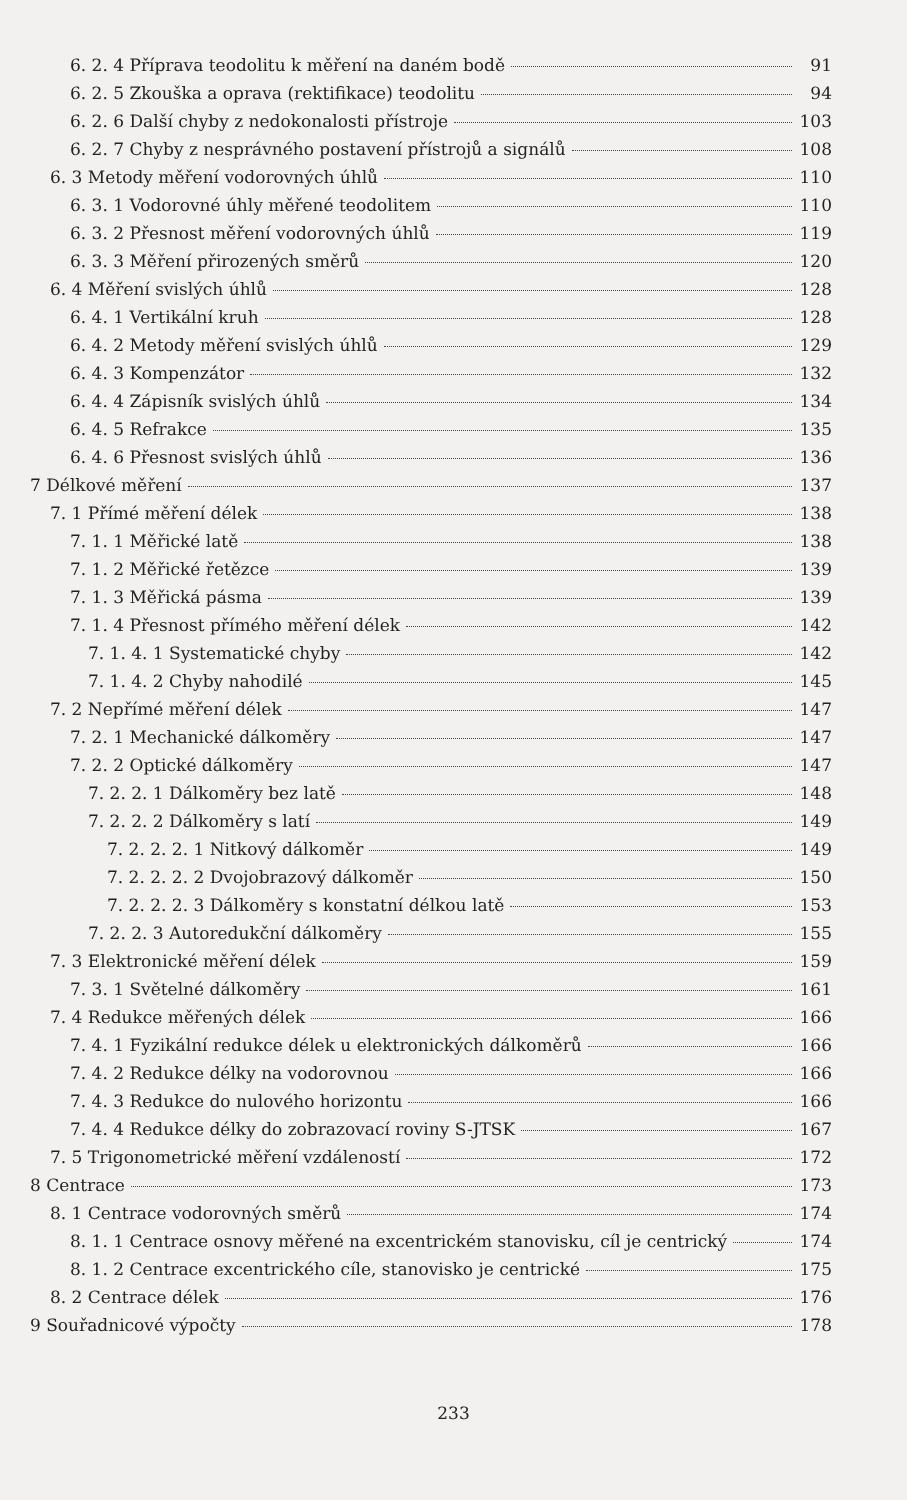6. 2. 4 Příprava teodolitu k měření na daném bodě 91
6. 2. 5 Zkouška a oprava (rektifikace) teodolitu 94
6. 2. 6 Další chyby z nedokonalosti přístroje 103
6. 2. 7 Chyby z nesprávného postavení přístrojů a signálů 108
6. 3 Metody měření vodorovných úhlů 110
6. 3. 1 Vodorovné úhly měřené teodolitem 110
6. 3. 2 Přesnost měření vodorovných úhlů 119
6. 3. 3 Měření přirozených směrů 120
6. 4 Měření svislých úhlů 128
6. 4. 1 Vertikální kruh 128
6. 4. 2 Metody měření svislých úhlů 129
6. 4. 3 Kompenzátor 132
6. 4. 4 Zápisník svislých úhlů 134
6. 4. 5 Refrakce 135
6. 4. 6 Přesnost svislých úhlů 136
7 Délkové měření 137
7. 1 Přímé měření délek 138
7. 1. 1 Měřické latě 138
7. 1. 2 Měřické řetězce 139
7. 1. 3 Měřická pásma 139
7. 1. 4 Přesnost přímého měření délek 142
7. 1. 4. 1 Systematické chyby 142
7. 1. 4. 2 Chyby nahodilé 145
7. 2 Nepřímé měření délek 147
7. 2. 1 Mechanické dálkoměry 147
7. 2. 2 Optické dálkoměry 147
7. 2. 2. 1 Dálkoměry bez latě 148
7. 2. 2. 2 Dálkoměry s latí 149
7. 2. 2. 2. 1 Nitkový dálkoměr 149
7. 2. 2. 2. 2 Dvojobrazový dálkoměr 150
7. 2. 2. 2. 3 Dálkoměry s konstatní délkou latě 153
7. 2. 2. 3 Autoredukční dálkoměry 155
7. 3 Elektronické měření délek 159
7. 3. 1 Světelné dálkoměry 161
7. 4 Redukce měřených délek 166
7. 4. 1 Fyzikální redukce délek u elektronických dálkoměrů 166
7. 4. 2 Redukce délky na vodorovnou 166
7. 4. 3 Redukce do nulového horizontu 166
7. 4. 4 Redukce délky do zobrazovací roviny S-JTSK 167
7. 5 Trigonometrické měření vzdáleností 172
8 Centrace 173
8. 1 Centrace vodorovných směrů 174
8. 1. 1 Centrace osnovy měřené na excentrickém stanovisku, cíl je centrický 174
8. 1. 2 Centrace excentrického cíle, stanovisko je centrické 175
8. 2 Centrace délek 176
9 Souřadnicové výpočty 178
233